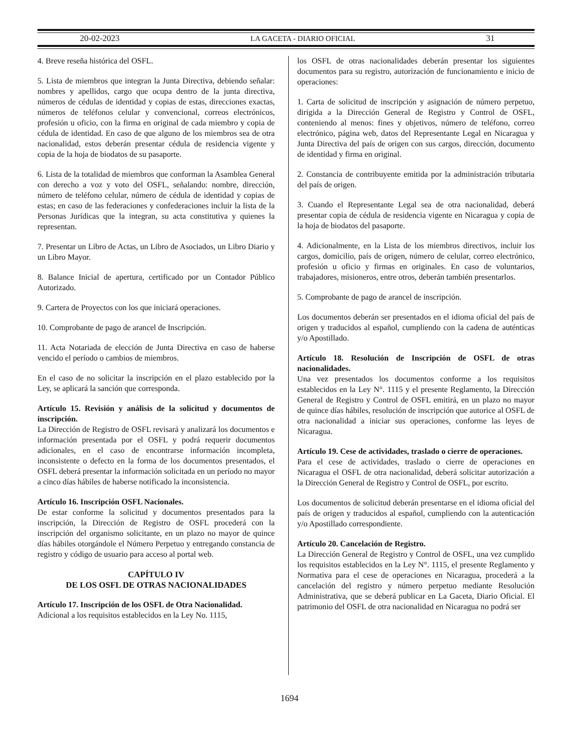20-02-2023 LA GACETA - DIARIO OFICIAL 31
4. Breve reseña histórica del OSFL.
5. Lista de miembros que integran la Junta Directiva, debiendo señalar: nombres y apellidos, cargo que ocupa dentro de la junta directiva, números de cédulas de identidad y copias de estas, direcciones exactas, números de teléfonos celular y convencional, correos electrónicos, profesión u oficio, con la firma en original de cada miembro y copia de cédula de identidad. En caso de que alguno de los miembros sea de otra nacionalidad, estos deberán presentar cédula de residencia vigente y copia de la hoja de biodatos de su pasaporte.
6. Lista de la totalidad de miembros que conforman la Asamblea General con derecho a voz y voto del OSFL, señalando: nombre, dirección, número de teléfono celular, número de cédula de identidad y copias de estas; en caso de las federaciones y confederaciones incluir la lista de la Personas Jurídicas que la integran, su acta constitutiva y quienes la representan.
7. Presentar un Libro de Actas, un Libro de Asociados, un Libro Diario y un Libro Mayor.
8. Balance Inicial de apertura, certificado por un Contador Público Autorizado.
9. Cartera de Proyectos con los que iniciará operaciones.
10. Comprobante de pago de arancel de Inscripción.
11. Acta Notariada de elección de Junta Directiva en caso de haberse vencido el período o cambios de miembros.
En el caso de no solicitar la inscripción en el plazo establecido por la Ley, se aplicará la sanción que corresponda.
Artículo 15. Revisión y análisis de la solicitud y documentos de inscripción.
La Dirección de Registro de OSFL revisará y analizará los documentos e información presentada por el OSFL y podrá requerir documentos adicionales, en el caso de encontrarse información incompleta, inconsistente o defecto en la forma de los documentos presentados, el OSFL deberá presentar la información solicitada en un período no mayor a cinco días hábiles de haberse notificado la inconsistencia.
Artículo 16. Inscripción OSFL Nacionales.
De estar conforme la solicitud y documentos presentados para la inscripción, la Dirección de Registro de OSFL procederá con la inscripción del organismo solicitante, en un plazo no mayor de quince días hábiles otorgándole el Número Perpetuo y entregando constancia de registro y código de usuario para acceso al portal web.
CAPÍTULO IV
DE LOS OSFL DE OTRAS NACIONALIDADES
Artículo 17. Inscripción de los OSFL de Otra Nacionalidad.
Adicional a los requisitos establecidos en la Ley No. 1115,
los OSFL de otras nacionalidades deberán presentar los siguientes documentos para su registro, autorización de funcionamiento e inicio de operaciones:
1. Carta de solicitud de inscripción y asignación de número perpetuo, dirigida a la Dirección General de Registro y Control de OSFL, conteniendo al menos: fines y objetivos, número de teléfono, correo electrónico, página web, datos del Representante Legal en Nicaragua y Junta Directiva del país de origen con sus cargos, dirección, documento de identidad y firma en original.
2. Constancia de contribuyente emitida por la administración tributaria del país de origen.
3. Cuando el Representante Legal sea de otra nacionalidad, deberá presentar copia de cédula de residencia vigente en Nicaragua y copia de la hoja de biodatos del pasaporte.
4. Adicionalmente, en la Lista de los miembros directivos, incluir los cargos, domicilio, país de origen, número de celular, correo electrónico, profesión u oficio y firmas en originales. En caso de voluntarios, trabajadores, misioneros, entre otros, deberán también presentarlos.
5. Comprobante de pago de arancel de inscripción.
Los documentos deberán ser presentados en el idioma oficial del país de origen y traducidos al español, cumpliendo con la cadena de auténticas y/o Apostillado.
Artículo 18. Resolución de Inscripción de OSFL de otras nacionalidades.
Una vez presentados los documentos conforme a los requisitos establecidos en la Ley N°. 1115 y el presente Reglamento, la Dirección General de Registro y Control de OSFL emitirá, en un plazo no mayor de quince días hábiles, resolución de inscripción que autorice al OSFL de otra nacionalidad a iniciar sus operaciones, conforme las leyes de Nicaragua.
Artículo 19. Cese de actividades, traslado o cierre de operaciones.
Para el cese de actividades, traslado o cierre de operaciones en Nicaragua el OSFL de otra nacionalidad, deberá solicitar autorización a la Dirección General de Registro y Control de OSFL, por escrito.
Los documentos de solicitud deberán presentarse en el idioma oficial del país de origen y traducidos al español, cumpliendo con la autenticación y/o Apostillado correspondiente.
Artículo 20. Cancelación de Registro.
La Dirección General de Registro y Control de OSFL, una vez cumplido los requisitos establecidos en la Ley N°. 1115, el presente Reglamento y Normativa para el cese de operaciones en Nicaragua, procederá a la cancelación del registro y número perpetuo mediante Resolución Administrativa, que se deberá publicar en La Gaceta, Diario Oficial. El patrimonio del OSFL de otra nacionalidad en Nicaragua no podrá ser
1694